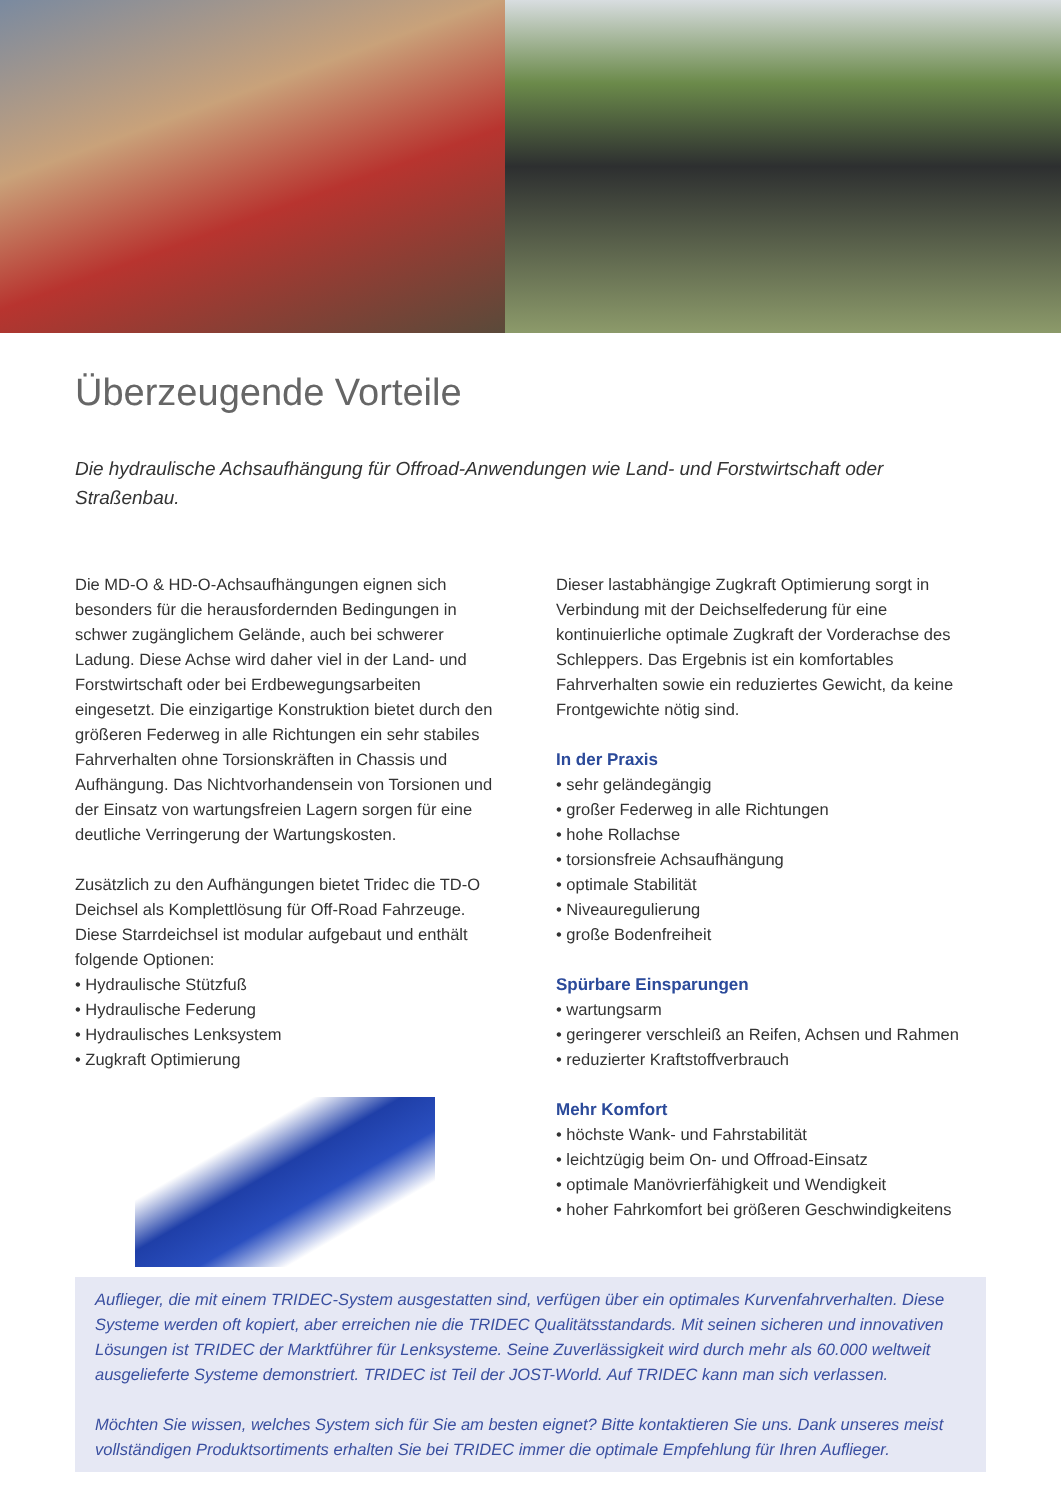Überzeugende Vorteile
Die hydraulische Achsaufhängung für Offroad-Anwendungen wie Land- und Forstwirtschaft oder Straßenbau.
Die MD-O & HD-O-Achsaufhängungen eignen sich besonders für die herausfordernden Bedingungen in schwer zugänglichem Gelände, auch bei schwerer Ladung. Diese Achse wird daher viel in der Land- und Forstwirtschaft oder bei Erdbewegungsarbeiten eingesetzt. Die einzigartige Konstruktion bietet durch den größeren Federweg in alle Richtungen ein sehr stabiles Fahrverhalten ohne Torsionskräften in Chassis und Aufhängung. Das Nichtvorhandensein von Torsionen und der Einsatz von wartungsfreien Lagern sorgen für eine deutliche Verringerung der Wartungskosten.
Zusätzlich zu den Aufhängungen bietet Tridec die TD-O Deichsel als Komplettlösung für Off-Road Fahrzeuge. Diese Starrdeichsel ist modular aufgebaut und enthält folgende Optionen:
• Hydraulische Stützfuß
• Hydraulische Federung
• Hydraulisches Lenksystem
• Zugkraft Optimierung
Dieser lastabhängige Zugkraft Optimierung sorgt in Verbindung mit der Deichselfederung für eine kontinuierliche optimale Zugkraft der Vorderachse des Schleppers. Das Ergebnis ist ein komfortables Fahrverhalten sowie ein reduziertes Gewicht, da keine Frontgewichte nötig sind.
In der Praxis
• sehr geländegängig
• großer Federweg in alle Richtungen
• hohe Rollachse
• torsionsfreie Achsaufhängung
• optimale Stabilität
• Niveauregulierung
• große Bodenfreiheit
Spürbare Einsparungen
• wartungsarm
• geringerer verschleiß an Reifen, Achsen und Rahmen
• reduzierter Kraftstoffverbrauch
Mehr Komfort
• höchste Wank- und Fahrstabilität
• leichtzügig beim On- und Offroad-Einsatz
• optimale Manövrierfähigkeit und Wendigkeit
• hoher Fahrkomfort bei größeren Geschwindigkeitens
Auflieger, die mit einem TRIDEC-System ausgestatten sind, verfügen über ein optimales Kurvenfahrverhalten. Diese Systeme werden oft kopiert, aber erreichen nie die TRIDEC Qualitätsstandards. Mit seinen sicheren und innovativen Lösungen ist TRIDEC der Marktführer für Lenksysteme. Seine Zuverlässigkeit wird durch mehr als 60.000 weltweit ausgelieferte Systeme demonstriert. TRIDEC ist Teil der JOST-World. Auf TRIDEC kann man sich verlassen.
Möchten Sie wissen, welches System sich für Sie am besten eignet? Bitte kontaktieren Sie uns. Dank unseres meist vollständigen Produktsortiments erhalten Sie bei TRIDEC immer die optimale Empfehlung für Ihren Auflieger.